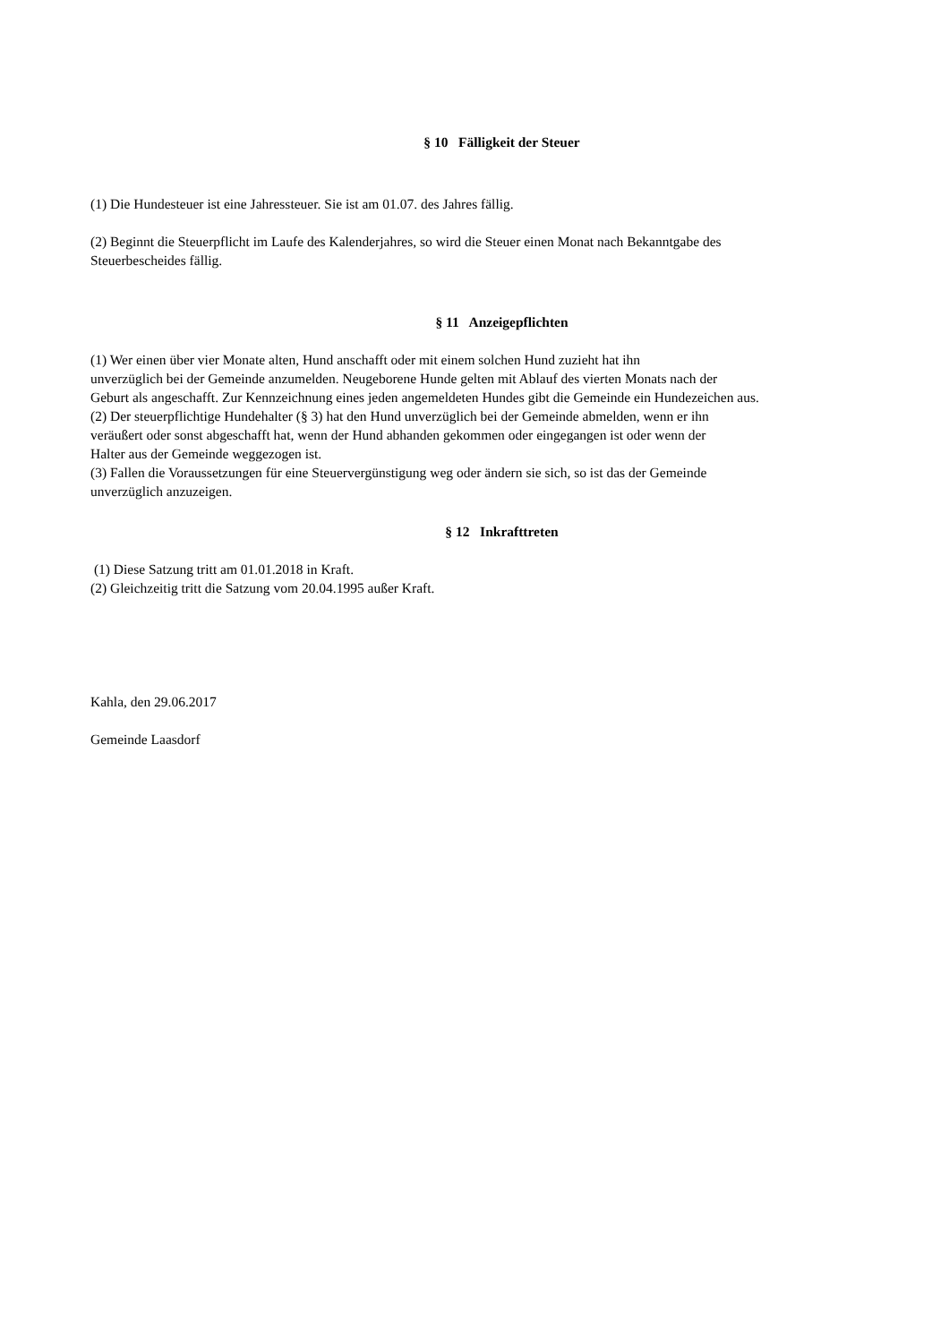§ 10 Fälligkeit der Steuer
(1) Die Hundesteuer ist eine Jahressteuer. Sie ist am 01.07. des Jahres fällig.
(2) Beginnt die Steuerpflicht im Laufe des Kalenderjahres, so wird die Steuer einen Monat nach Bekanntgabe des
Steuerbescheides fällig.
§ 11 Anzeigepflichten
(1) Wer einen über vier Monate alten, Hund anschafft oder mit einem solchen Hund zuzieht hat ihn
unverzüglich bei der Gemeinde anzumelden. Neugeborene Hunde gelten mit Ablauf des vierten Monats nach der
Geburt als angeschafft. Zur Kennzeichnung eines jeden angemeldeten Hundes gibt die Gemeinde ein Hundezeichen aus.
(2) Der steuerpflichtige Hundehalter (§ 3) hat den Hund unverzüglich bei der Gemeinde abmelden, wenn er ihn
veräußert oder sonst abgeschafft hat, wenn der Hund abhanden gekommen oder eingegangen ist oder wenn der
Halter aus der Gemeinde weggezogen ist.
(3) Fallen die Voraussetzungen für eine Steuervergünstigung weg oder ändern sie sich, so ist das der Gemeinde
unverzüglich anzuzeigen.
§ 12 Inkrafttreten
(1) Diese Satzung tritt am 01.01.2018 in Kraft.
(2) Gleichzeitig tritt die Satzung vom 20.04.1995 außer Kraft.
Kahla, den 29.06.2017
Gemeinde Laasdorf